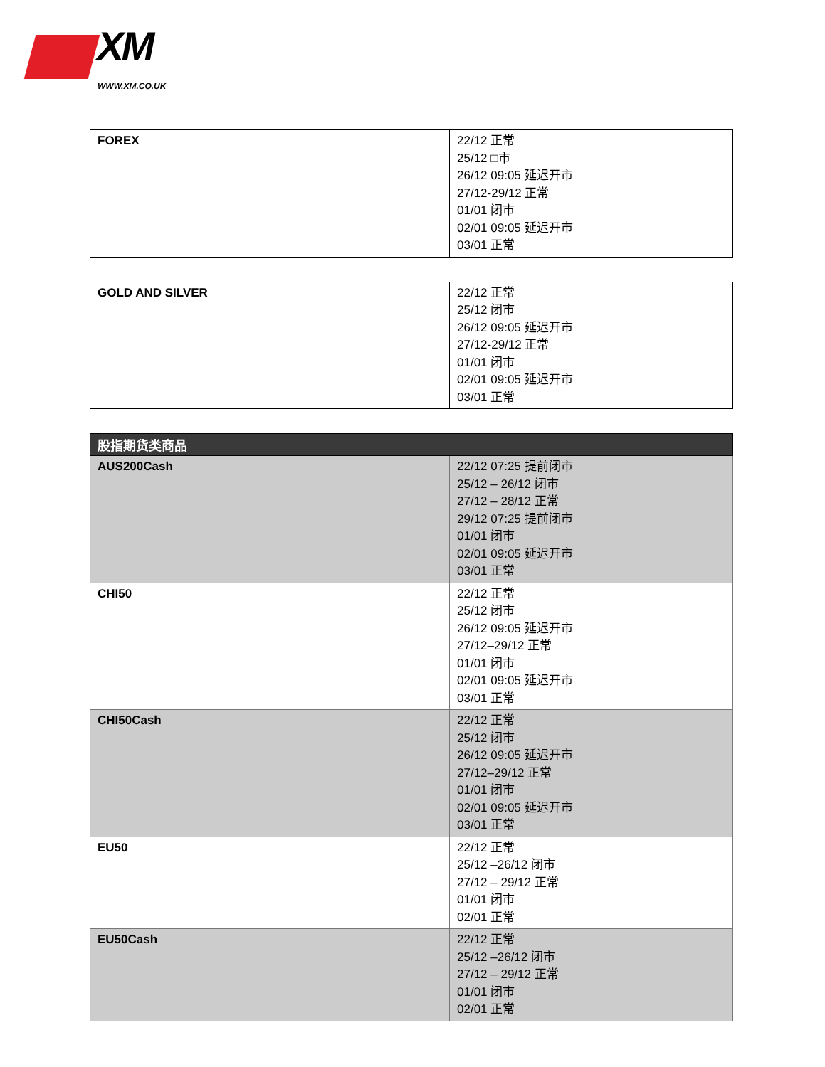XM
WWW.XM.CO.UK
| FOREX | 22/12 正常 25/12 □市 26/12 09:05 延迟开市 27/12-29/12 正常 01/01 闭市 02/01 09:05 延迟开市 03/01 正常 |
| GOLD AND SILVER | 22/12 正常 25/12 闭市 26/12 09:05 延迟开市 27/12-29/12 正常 01/01 闭市 02/01 09:05 延迟开市 03/01 正常 |
| 股指期货类商品 | |
| --- | --- |
| AUS200Cash | 22/12 07:25 提前闭市 25/12 – 26/12 闭市 27/12 – 28/12 正常 29/12 07:25 提前闭市 01/01 闭市 02/01 09:05 延迟开市 03/01 正常 |
| CHI50 | 22/12 正常 25/12 闭市 26/12 09:05 延迟开市 27/12–29/12 正常 01/01 闭市 02/01 09:05 延迟开市 03/01 正常 |
| CHI50Cash | 22/12 正常 25/12 闭市 26/12 09:05 延迟开市 27/12–29/12 正常 01/01 闭市 02/01 09:05 延迟开市 03/01 正常 |
| EU50 | 22/12 正常 25/12 –26/12 闭市 27/12 – 29/12 正常 01/01 闭市 02/01 正常 |
| EU50Cash | 22/12 正常 25/12 –26/12 闭市 27/12 – 29/12 正常 01/01 闭市 02/01 正常 |